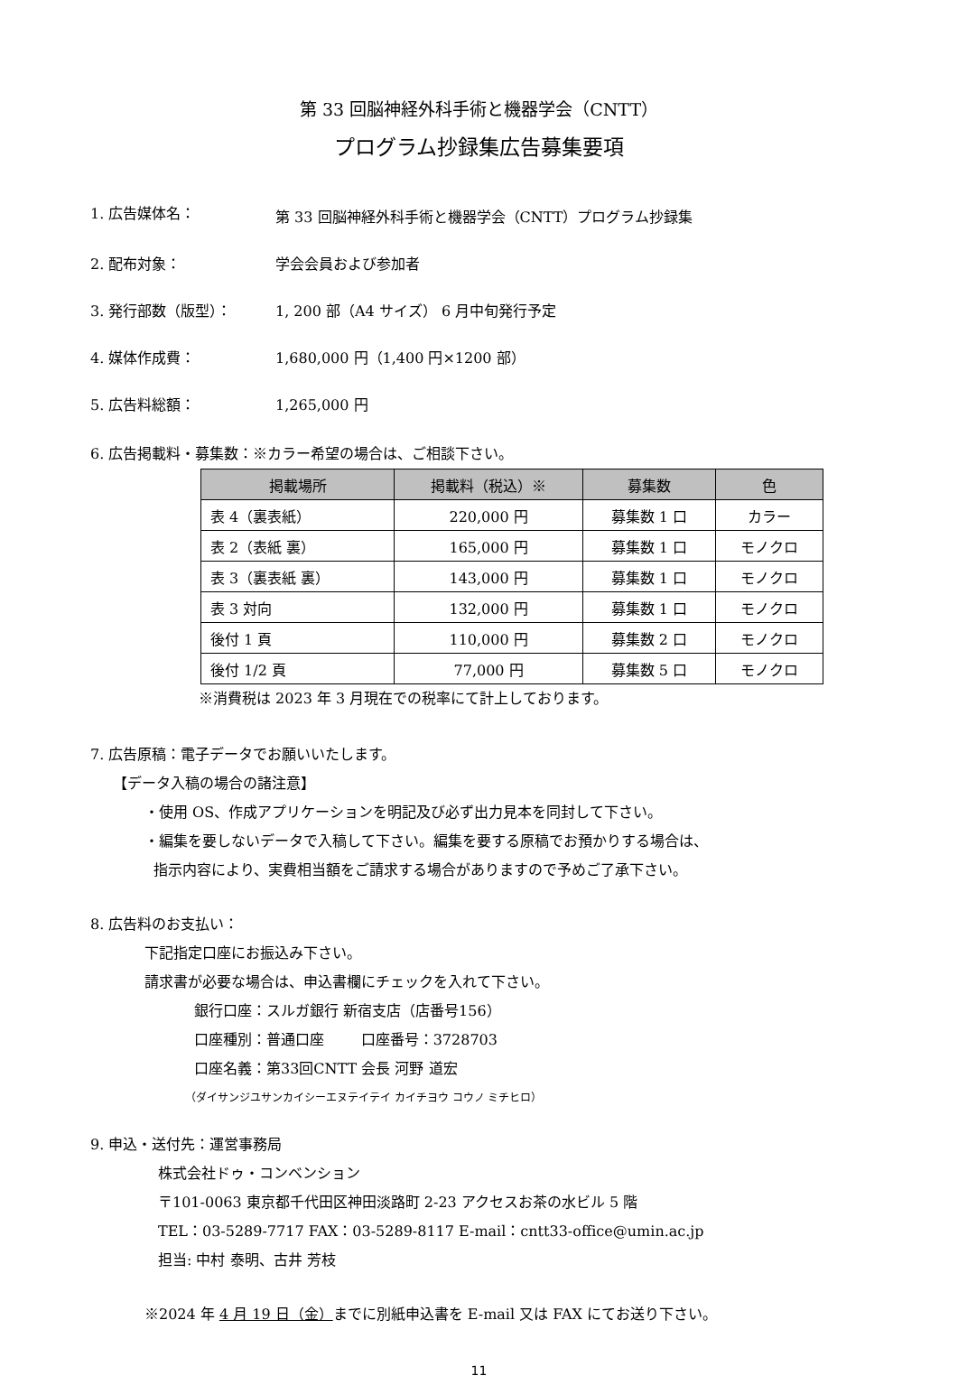第 33 回脳神経外科手術と機器学会（CNTT）
プログラム抄録集広告募集要項
1. 広告媒体名： 第 33 回脳神経外科手術と機器学会（CNTT）プログラム抄録集
2. 配布対象： 学会会員および参加者
3. 発行部数（版型）： 1, 200 部（A4 サイズ） 6 月中旬発行予定
4. 媒体作成費： 1,680,000 円（1,400 円×1200 部）
5. 広告料総額： 1,265,000 円
6. 広告掲載料・募集数：※カラー希望の場合は、ご相談下さい。
| 掲載場所 | 掲載料（税込）※ | 募集数 | 色 |
| --- | --- | --- | --- |
| 表 4（裏表紙） | 220,000 円 | 募集数 1 口 | カラー |
| 表 2（表紙 裏） | 165,000 円 | 募集数 1 口 | モノクロ |
| 表 3（裏表紙 裏） | 143,000 円 | 募集数 1 口 | モノクロ |
| 表 3 対向 | 132,000 円 | 募集数 1 口 | モノクロ |
| 後付 1 頁 | 110,000 円 | 募集数 2 口 | モノクロ |
| 後付 1/2 頁 | 77,000 円 | 募集数 5 口 | モノクロ |
※消費税は 2023 年 3 月現在での税率にて計上しております。
7. 広告原稿：電子データでお願いいたします。
【データ入稿の場合の諸注意】
・使用 OS、作成アプリケーションを明記及び必ず出力見本を同封して下さい。
・編集を要しないデータで入稿して下さい。編集を要する原稿でお預かりする場合は、
指示内容により、実費相当額をご請求する場合がありますので予めご了承下さい。
8. 広告料のお支払い：
下記指定口座にお振込み下さい。
請求書が必要な場合は、申込書欄にチェックを入れて下さい。
銀行口座：スルガ銀行 新宿支店（店番号156）
口座種別：普通口座 口座番号：3728703
口座名義：第33回CNTT 会長 河野 道宏
（ダイサンジユサンカイシーエヌテイテイ カイチヨウ コウノ ミチヒロ）
9. 申込・送付先：運営事務局
株式会社ドゥ・コンベンション
〒101-0063 東京都千代田区神田淡路町 2-23 アクセスお茶の水ビル 5 階
TEL：03-5289-7717 FAX：03-5289-8117 E-mail：cntt33-office@umin.ac.jp
担当: 中村 泰明、古井 芳枝
※2024 年 4 月 19 日（金）までに別紙申込書を E-mail 又は FAX にてお送り下さい。
11